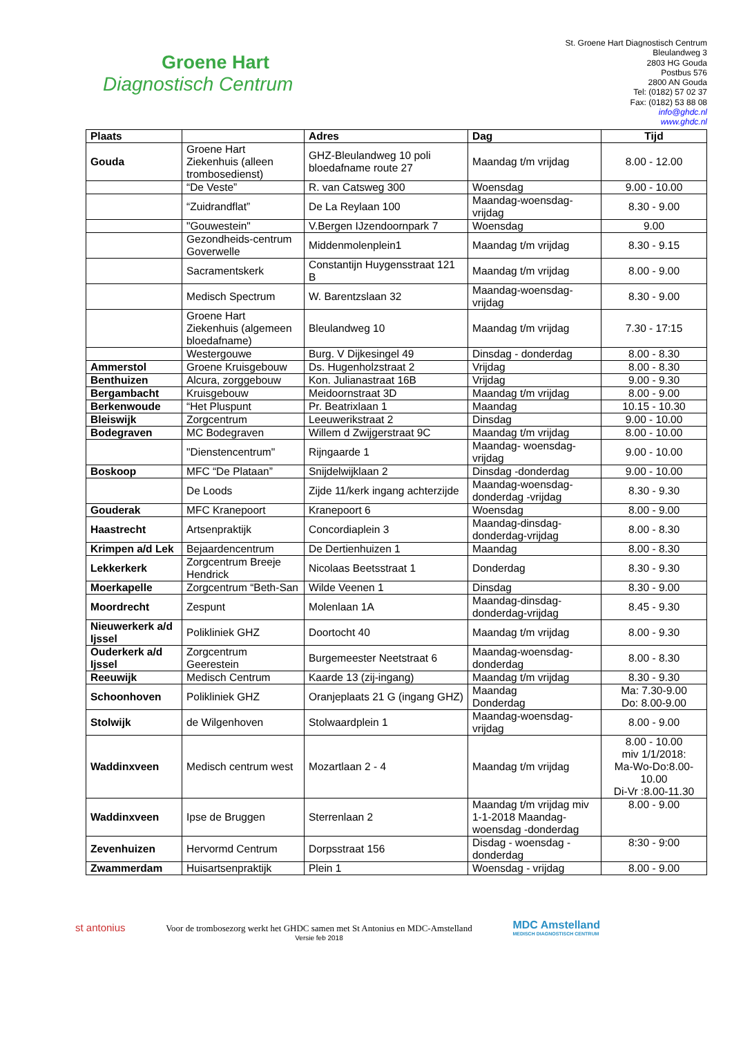Groene Hart
Diagnostisch Centrum
St. Groene Hart Diagnostisch Centrum
Bleulandweg 3
2803 HG Gouda
Postbus 576
2800 AN Gouda
Tel: (0182) 57 02 37
Fax: (0182) 53 88 08
info@ghdc.nl
www.ghdc.nl
| Plaats | | Adres | Dag | Tijd |
| --- | --- | --- | --- | --- |
| Gouda | Groene Hart Ziekenhuis (alleen trombosedienst) | GHZ-Bleulandweg 10 poli bloedafname route 27 | Maandag t/m vrijdag | 8.00 - 12.00 |
| | “De Veste” | R. van Catsweg 300 | Woensdag | 9.00 - 10.00 |
| | “Zuidrandflat” | De La Reylaan 100 | Maandag-woensdag-vrijdag | 8.30 - 9.00 |
| | "Gouwestein" | V.Bergen IJzendoornpark 7 | Woensdag | 9.00 |
| | Gezondheids-centrum Goverwelle | Middenmolenplein1 | Maandag t/m vrijdag | 8.30 - 9.15 |
| | Sacramentskerk | Constantijn Huygensstraat 121 B | Maandag t/m vrijdag | 8.00 - 9.00 |
| | Medisch Spectrum | W. Barentzslaan 32 | Maandag-woensdag-vrijdag | 8.30 - 9.00 |
| | Groene Hart Ziekenhuis (algemeen bloedafname) | Bleulandweg 10 | Maandag t/m vrijdag | 7.30 - 17:15 |
| | Westergouwe | Burg. V Dijkesingel 49 | Dinsdag - donderdag | 8.00 - 8.30 |
| Ammerstol | Groene Kruisgebouw | Ds. Hugenholzstraat 2 | Vrijdag | 8.00 - 8.30 |
| Benthuizen | Alcura, zorggebouw | Kon. Julianastraat 16B | Vrijdag | 9.00 - 9.30 |
| Bergambacht | Kruisgebouw | Meidoornstraat 3D | Maandag t/m vrijdag | 8.00 - 9.00 |
| Berkenwoude | “Het Pluspunt | Pr. Beatrixlaan 1 | Maandag | 10.15 - 10.30 |
| Bleiswijk | Zorgcentrum | Leeuwerikstraat 2 | Dinsdag | 9.00 - 10.00 |
| Bodegraven | MC Bodegraven | Willem d Zwijgerstraat 9C | Maandag t/m vrijdag | 8.00 - 10.00 |
| | "Dienstencentrum" | Rijngaarde 1 | Maandag- woensdag-vrijdag | 9.00 - 10.00 |
| Boskoop | MFC “De Plataan” | Snijdelwijklaan 2 | Dinsdag -donderdag | 9.00 - 10.00 |
| | De Loods | Zijde 11/kerk ingang achterzijde | Maandag-woensdag-donderdag -vrijdag | 8.30 - 9.30 |
| Gouderak | MFC Kranepoort | Kranepoort 6 | Woensdag | 8.00 - 9.00 |
| Haastrecht | Artsenpraktijk | Concordiaplein 3 | Maandag-dinsdag-donderdag-vrijdag | 8.00 - 8.30 |
| Krimpen a/d Lek | Bejaardencentrum | De Dertienhuizen 1 | Maandag | 8.00 - 8.30 |
| Lekkerkerk | Zorgcentrum Breeje Hendrick | Nicolaas Beetsstraat 1 | Donderdag | 8.30 - 9.30 |
| Moerkapelle | Zorgcentrum “Beth-San | Wilde Veenen 1 | Dinsdag | 8.30 - 9.00 |
| Moordrecht | Zespunt | Molenlaan 1A | Maandag-dinsdag-donderdag-vrijdag | 8.45 - 9.30 |
| Nieuwerkerk a/d Ijssel | Polikliniek GHZ | Doortocht 40 | Maandag t/m vrijdag | 8.00 - 9.30 |
| Ouderkerk a/d Ijssel | Zorgcentrum Geerestein | Burgemeester Neetstraat 6 | Maandag-woensdag-donderdag | 8.00 - 8.30 |
| Reeuwijk | Medisch Centrum | Kaarde 13 (zij-ingang) | Maandag t/m vrijdag | 8.30 - 9.30 |
| Schoonhoven | Polikliniek GHZ | Oranjeplaats 21 G (ingang GHZ) | Maandag Donderdag | Ma: 7.30-9.00 Do: 8.00-9.00 |
| Stolwijk | de Wilgenhoven | Stolwaardplein 1 | Maandag-woensdag-vrijdag | 8.00 - 9.00 |
| Waddinxveen | Medisch centrum west | Mozartlaan 2 - 4 | Maandag t/m vrijdag | 8.00 - 10.00 miv 1/1/2018: Ma-Wo-Do:8.00-10.00 Di-Vr :8.00-11.30 |
| Waddinxveen | Ipse de Bruggen | Sterrenlaan 2 | Maandag t/m vrijdag miv 1-1-2018 Maandag-woensdag -donderdag | 8.00 - 9.00 |
| Zevenhuizen | Hervormd Centrum | Dorpsstraat 156 | Disdag - woensdag - donderdag | 8:30 - 9:00 |
| Zwammerdam | Huisartsenpraktijk | Plein 1 | Woensdag - vrijdag | 8.00 - 9.00 |
st antonius
Voor de trombosezorg werkt het GHDC samen met St Antonius en MDC-Amstelland
Versie feb 2018
MDC Amstelland
MEDISCH DIAGNOSTISCH CENTRUM